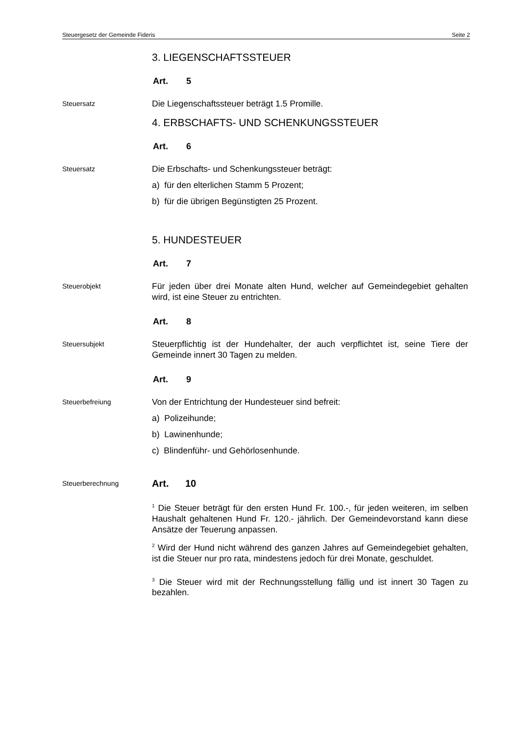Steuergesetz der Gemeinde Fideris Seite 2
3. LIEGENSCHAFTSSTEUER
Art. 5
Steuersatz
Die Liegenschaftssteuer beträgt 1.5 Promille.
4. ERBSCHAFTS- UND SCHENKUNGSSTEUER
Art. 6
Steuersatz
Die Erbschafts- und Schenkungssteuer beträgt:
a) für den elterlichen Stamm 5 Prozent;
b) für die übrigen Begünstigten 25 Prozent.
5. HUNDESTEUER
Art. 7
Steuerobjekt
Für jeden über drei Monate alten Hund, welcher auf Gemeindegebiet gehalten wird, ist eine Steuer zu entrichten.
Art. 8
Steuersubjekt
Steuerpflichtig ist der Hundehalter, der auch verpflichtet ist, seine Tiere der Gemeinde innert 30 Tagen zu melden.
Art. 9
Steuerbefreiung
Von der Entrichtung der Hundesteuer sind befreit:
a) Polizeihunde;
b) Lawinenhunde;
c) Blindenführ- und Gehörlosenhunde.
Steuerberechnung
Art. 10
<sup>1</sup> Die Steuer beträgt für den ersten Hund Fr. 100.-, für jeden weiteren, im selben Haushalt gehaltenen Hund Fr. 120.- jährlich. Der Gemeindevor­stand kann diese Ansätze der Teuerung anpassen.
<sup>2</sup> Wird der Hund nicht während des ganzen Jahres auf Gemeindegebiet gehalten, ist die Steuer nur pro rata, mindestens jedoch für drei Monate, geschuldet.
<sup>3</sup> Die Steuer wird mit der Rechnungsstellung fällig und ist innert 30 Tagen zu bezahlen.